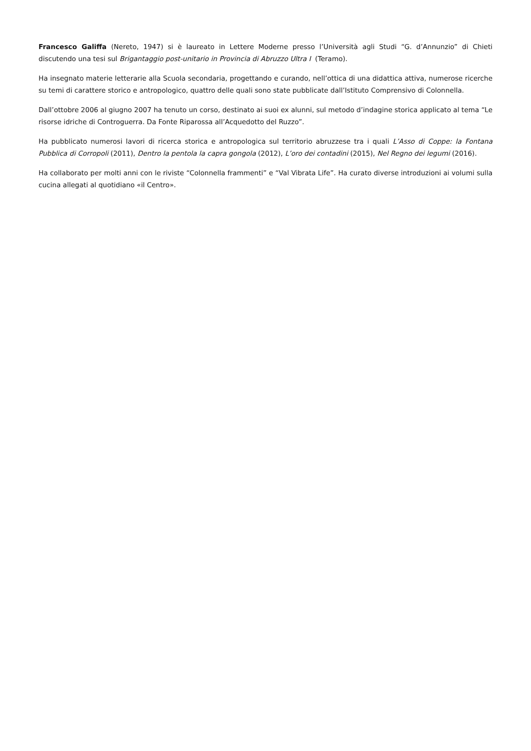Francesco Galiffa (Nereto, 1947) si è laureato in Lettere Moderne presso l’Università agli Studi “G. d’Annunzio” di Chieti discutendo una tesi sul Brigantaggio post-unitario in Provincia di Abruzzo Ultra I (Teramo).
Ha insegnato materie letterarie alla Scuola secondaria, progettando e curando, nell’ottica di una didattica attiva, numerose ricerche su temi di carattere storico e antropologico, quattro delle quali sono state pubblicate dall’Istituto Comprensivo di Colonnella.
Dall’ottobre 2006 al giugno 2007 ha tenuto un corso, destinato ai suoi ex alunni, sul metodo d’indagine storica applicato al tema “Le risorse idriche di Controguerra. Da Fonte Riparossa all’Acquedotto del Ruzzo”.
Ha pubblicato numerosi lavori di ricerca storica e antropologica sul territorio abruzzese tra i quali L’Asso di Coppe: la Fontana Pubblica di Corropoli (2011), Dentro la pentola la capra gongola (2012), L’oro dei contadini (2015), Nel Regno dei legumi (2016).
Ha collaborato per molti anni con le riviste “Colonnella frammenti” e “Val Vibrata Life”. Ha curato diverse introduzioni ai volumi sulla cucina allegati al quotidiano «il Centro».